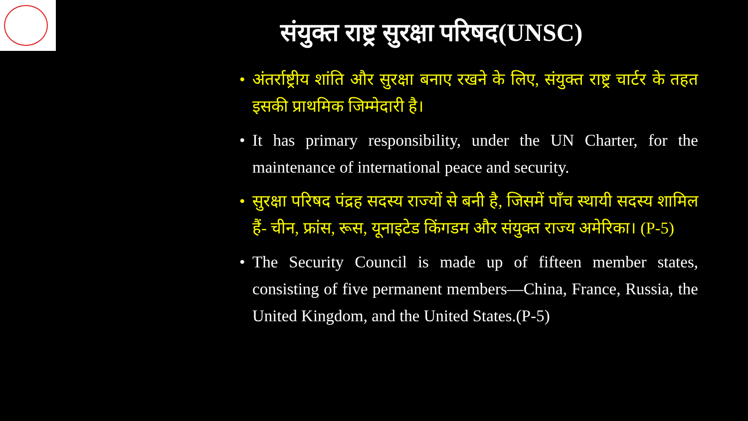संयुक्त राष्ट्र सुरक्षा परिषद(UNSC)
• अंतर्राष्ट्रीय शांति और सुरक्षा बनाए रखने के लिए, संयुक्त राष्ट्र चार्टर के तहत इसकी प्राथमिक जिम्मेदारी है।
• It has primary responsibility, under the UN Charter, for the maintenance of international peace and security.
• सुरक्षा परिषद पंद्रह सदस्य राज्यों से बनी है, जिसमें पाँच स्थायी सदस्य शामिल हैं- चीन, फ्रांस, रूस, यूनाइटेड किंगडम और संयुक्त राज्य अमेरिका। (P-5)
• The Security Council is made up of fifteen member states, consisting of five permanent members—China, France, Russia, the United Kingdom, and the United States.(P-5)